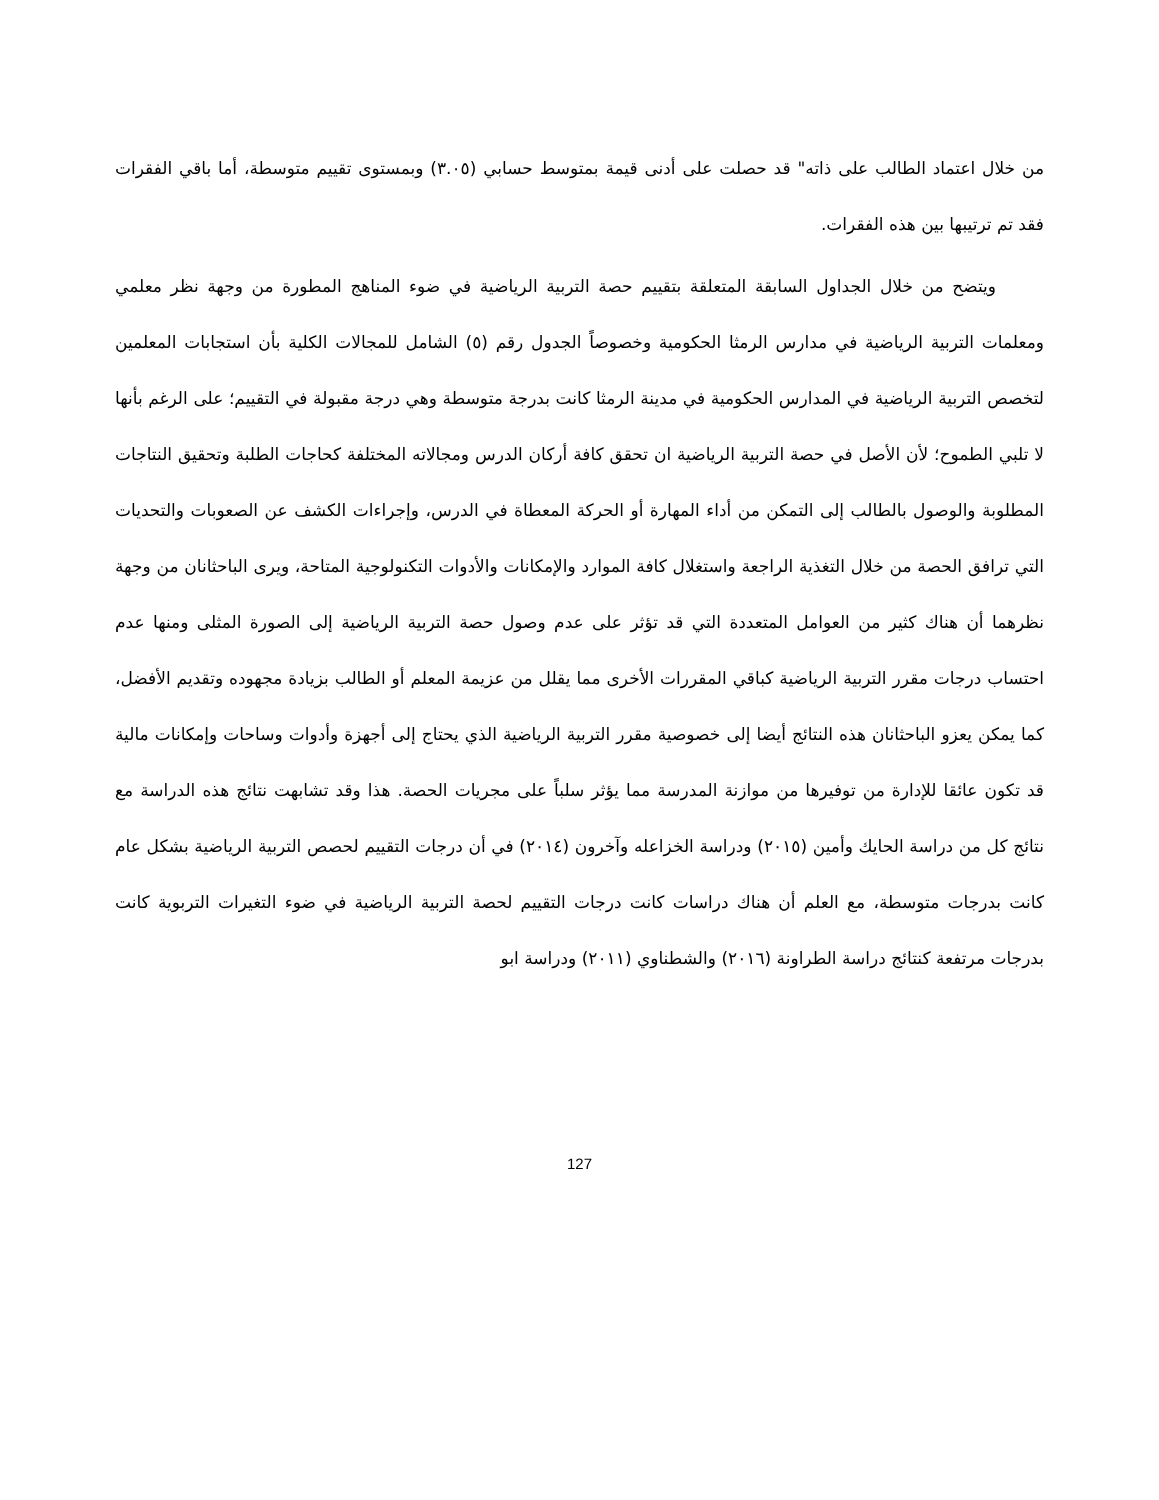من خلال اعتماد الطالب على ذاته" قد حصلت على أدنى قيمة بمتوسط حسابي (٣.٠٥) وبمستوى تقييم متوسطة، أما باقي الفقرات فقد تم ترتيبها بين هذه الفقرات.
ويتضح من خلال الجداول السابقة المتعلقة بتقييم حصة التربية الرياضية في ضوء المناهج المطورة من وجهة نظر معلمي ومعلمات التربية الرياضية في مدارس الرمثا الحكومية وخصوصاً الجدول رقم (٥) الشامل للمجالات الكلية بأن استجابات المعلمين لتخصص التربية الرياضية في المدارس الحكومية في مدينة الرمثا كانت بدرجة متوسطة وهي درجة مقبولة في التقييم؛ على الرغم بأنها لا تلبي الطموح؛ لأن الأصل في حصة التربية الرياضية ان تحقق كافة أركان الدرس ومجالاته المختلفة كحاجات الطلبة وتحقيق النتاجات المطلوبة والوصول بالطالب إلى التمكن من أداء المهارة أو الحركة المعطاة في الدرس، وإجراءات الكشف عن الصعوبات والتحديات التي ترافق الحصة من خلال التغذية الراجعة واستغلال كافة الموارد والإمكانات والأدوات التكنولوجية المتاحة، ويرى الباحثانان من وجهة نظرهما أن هناك كثير من العوامل المتعددة التي قد تؤثر على عدم وصول حصة التربية الرياضية إلى الصورة المثلى ومنها عدم احتساب درجات مقرر التربية الرياضية كباقي المقررات الأخرى مما يقلل من عزيمة المعلم أو الطالب بزيادة مجهوده وتقديم الأفضل، كما يمكن يعزو الباحثانان هذه النتائج أيضا إلى خصوصية مقرر التربية الرياضية الذي يحتاج إلى أجهزة وأدوات وساحات وإمكانات مالية قد تكون عائقا للإدارة من توفيرها من موازنة المدرسة مما يؤثر سلباً على مجريات الحصة. هذا وقد تشابهت نتائج هذه الدراسة مع نتائج كل من دراسة الحايك وأمين (٢٠١٥) ودراسة الخزاعله وآخرون (٢٠١٤) في أن درجات التقييم لحصص التربية الرياضية بشكل عام كانت بدرجات متوسطة، مع العلم أن هناك دراسات كانت درجات التقييم لحصة التربية الرياضية في ضوء التغيرات التربوية كانت بدرجات مرتفعة كنتائج دراسة الطراونة (٢٠١٦) والشطناوي (٢٠١١) ودراسة ابو
127